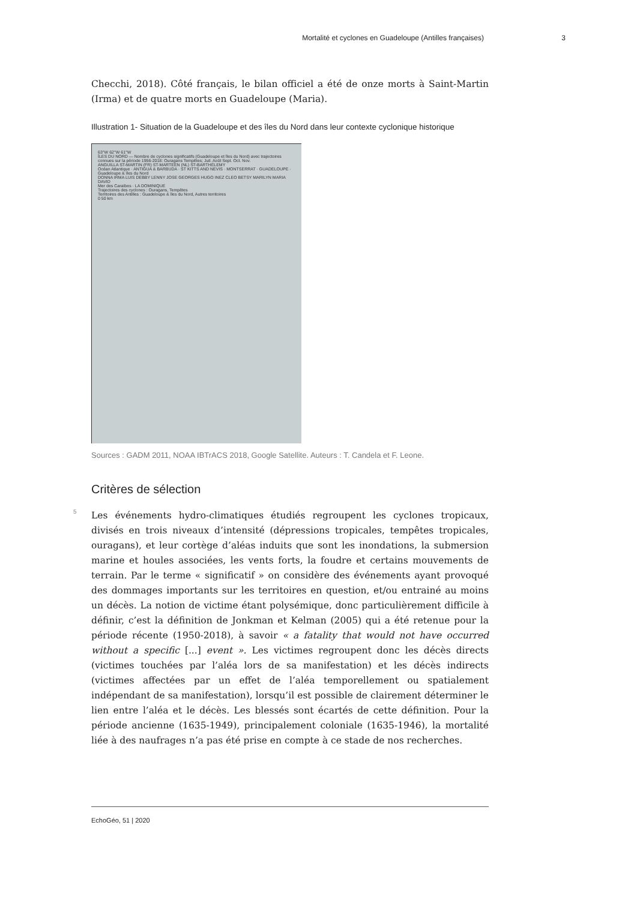Mortalité et cyclones en Guadeloupe (Antilles françaises) 3
Checchi, 2018). Côté français, le bilan officiel a été de onze morts à Saint-Martin (Irma) et de quatre morts en Guadeloupe (Maria).
Illustration 1- Situation de la Guadeloupe et des îles du Nord dans leur contexte cyclonique historique
63°W 62°W 61°W
ÎLES DU NORD — Nombre de cyclones significatifs (Guadeloupe et îles du Nord) avec trajectoires connues sur la période 1956-2018: Ouragans Tempêtes; Juil. Août Sept. Oct. Nov.
ANGUILLA ST-MARTIN (FR) ST-MARTEEN (NL) ST-BARTHÉLEMY
Océan Atlantique · ANTIGUA & BARBUDA · ST KITTS AND NEVIS · MONTSERRAT · GUADELOUPE · Guadeloupe & îles du Nord
DONNA IRMA LUIS DEBBY LENNY JOSE GEORGES HUGO INEZ CLEO BETSY MARILYN MARIA DAVID
Mer des Caraïbes · LA DOMINIQUE
Trajectoires des cyclones : Ouragans, Tempêtes
Territoires des Antilles : Guadeloupe & îles du Nord, Autres territoires
0 50 km
Sources : GADM 2011, NOAA IBTrACS 2018, Google Satellite. Auteurs : T. Candela et F. Leone.
Critères de sélection
5
Les événements hydro-climatiques étudiés regroupent les cyclones tropicaux, divisés en trois niveaux d’intensité (dépressions tropicales, tempêtes tropicales, ouragans), et leur cortège d’aléas induits que sont les inondations, la submersion marine et houles associées, les vents forts, la foudre et certains mouvements de terrain. Par le terme « significatif » on considère des événements ayant provoqué des dommages importants sur les territoires en question, et/ou entrainé au moins un décès. La notion de victime étant polysémique, donc particulièrement difficile à définir, c’est la définition de Jonkman et Kelman (2005) qui a été retenue pour la période récente (1950-2018), à savoir « a fatality that would not have occurred without a specific [...] event ». Les victimes regroupent donc les décès directs (victimes touchées par l’aléa lors de sa manifestation) et les décès indirects (victimes affectées par un effet de l’aléa temporellement ou spatialement indépendant de sa manifestation), lorsqu’il est possible de clairement déterminer le lien entre l’aléa et le décès. Les blessés sont écartés de cette définition. Pour la période ancienne (1635-1949), principalement coloniale (1635-1946), la mortalité liée à des naufrages n’a pas été prise en compte à ce stade de nos recherches.
EchoGéo, 51 | 2020